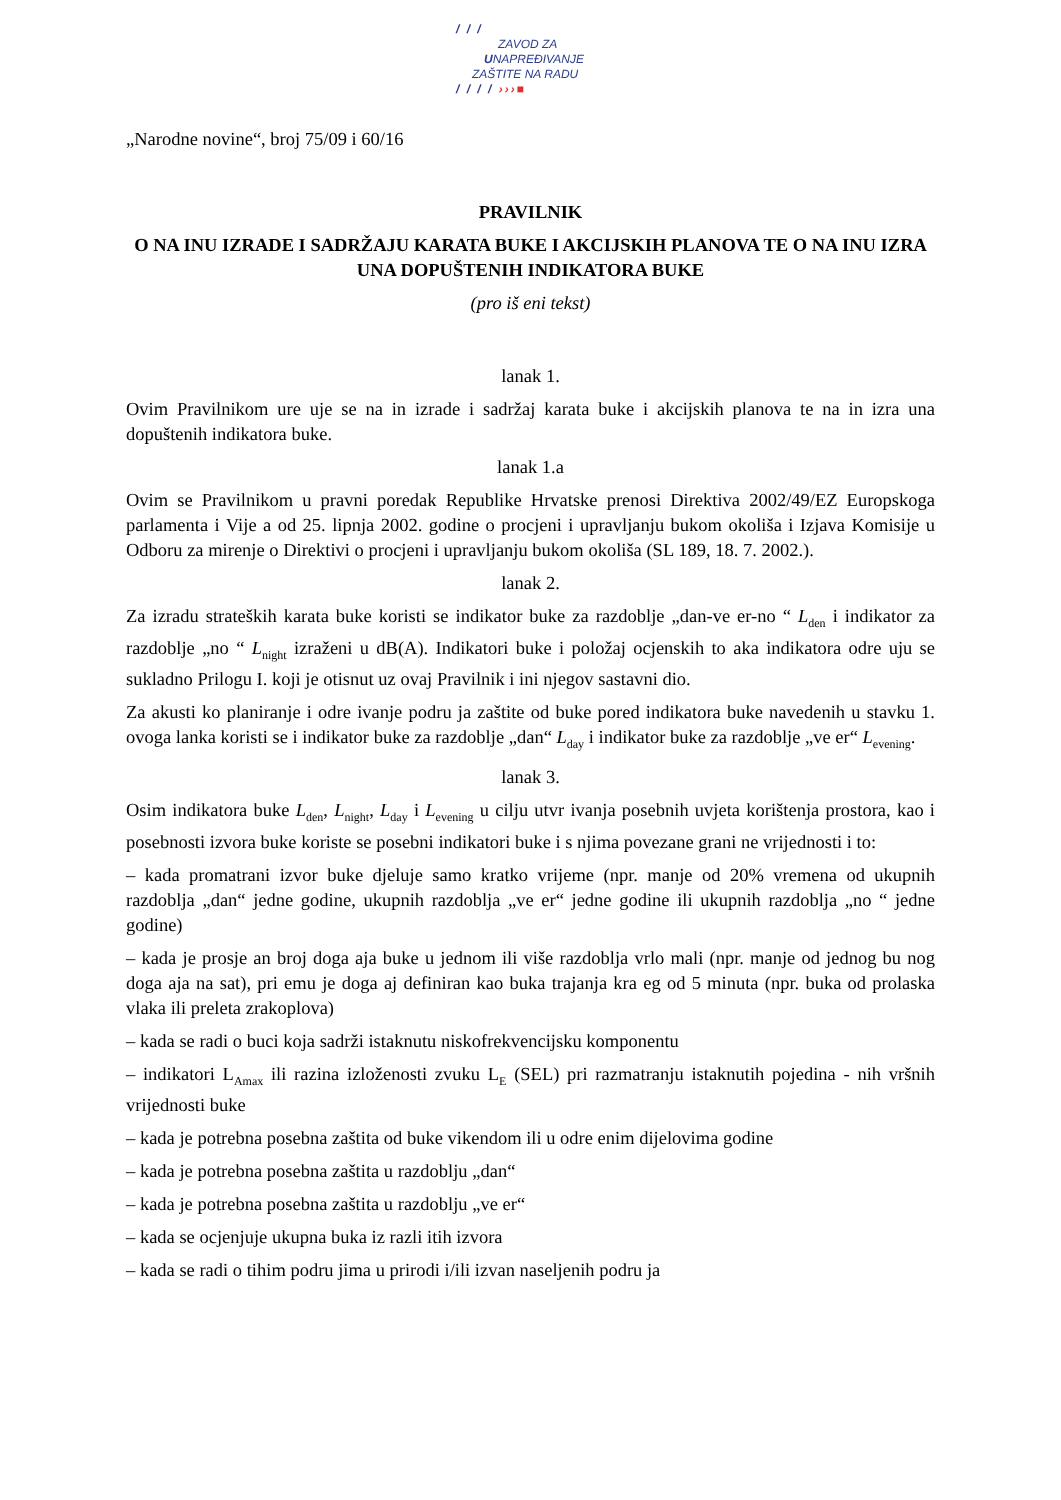/ / /
ZAVOD ZA
UNAPREĐIVANJE
ZAŠTITE NA RADU
/ / / / ›››■
„Narodne novine“, broj 75/09 i 60/16
PRAVILNIK
O NA INU IZRADE I SADRŽAJU KARATA BUKE I AKCIJSKIH PLANOVA TE O NA INU IZRA UNA DOPUŠTENIH INDIKATORA BUKE
(pro iš eni tekst)
lanak 1.
Ovim Pravilnikom ure uje se na in izrade i sadržaj karata buke i akcijskih planova te na in izra una dopuštenih indikatora buke.
lanak 1.a
Ovim se Pravilnikom u pravni poredak Republike Hrvatske prenosi Direktiva 2002/49/EZ Europskoga parlamenta i Vije a od 25. lipnja 2002. godine o procjeni i upravljanju bukom okoliša i Izjava Komisije u Odboru za mirenje o Direktivi o procjeni i upravljanju bukom okoliša (SL 189, 18. 7. 2002.).
lanak 2.
Za izradu strateških karata buke koristi se indikator buke za razdoblje „dan-ve er-no “ L<sub>den</sub> i indikator za razdoblje „no “ L<sub>night</sub> izraženi u dB(A). Indikatori buke i položaj ocjenskih to aka indikatora odre uju se sukladno Prilogu I. koji je otisnut uz ovaj Pravilnik i ini njegov sastavni dio.
Za akusti ko planiranje i odre ivanje podru ja zaštite od buke pored indikatora buke navedenih u stavku 1. ovoga lanka koristi se i indikator buke za razdoblje „dan“ L<sub>day</sub> i indikator buke za razdoblje „ve er“ L<sub>evening</sub>.
lanak 3.
Osim indikatora buke L<sub>den</sub>, L<sub>night</sub>, L<sub>day</sub> i L<sub>evening</sub> u cilju utvr ivanja posebnih uvjeta korištenja prostora, kao i posebnosti izvora buke koriste se posebni indikatori buke i s njima povezane grani ne vrijednosti i to:
– kada promatrani izvor buke djeluje samo kratko vrijeme (npr. manje od 20% vremena od ukupnih razdoblja „dan“ jedne godine, ukupnih razdoblja „ve er“ jedne godine ili ukupnih razdoblja „no “ jedne godine)
– kada je prosje an broj doga aja buke u jednom ili više razdoblja vrlo mali (npr. manje od jednog bu nog doga aja na sat), pri emu je doga aj definiran kao buka trajanja kra eg od 5 minuta (npr. buka od prolaska vlaka ili preleta zrakoplova)
– kada se radi o buci koja sadrži istaknutu niskofrekvencijsku komponentu
– indikatori L<sub>Amax</sub> ili razina izloženosti zvuku L<sub>E</sub> (SEL) pri razmatranju istaknutih pojedina - nih vršnih vrijednosti buke
– kada je potrebna posebna zaštita od buke vikendom ili u odre enim dijelovima godine
– kada je potrebna posebna zaštita u razdoblju „dan“
– kada je potrebna posebna zaštita u razdoblju „ve er“
– kada se ocjenjuje ukupna buka iz razli itih izvora
– kada se radi o tihim podru jima u prirodi i/ili izvan naseljenih podru ja